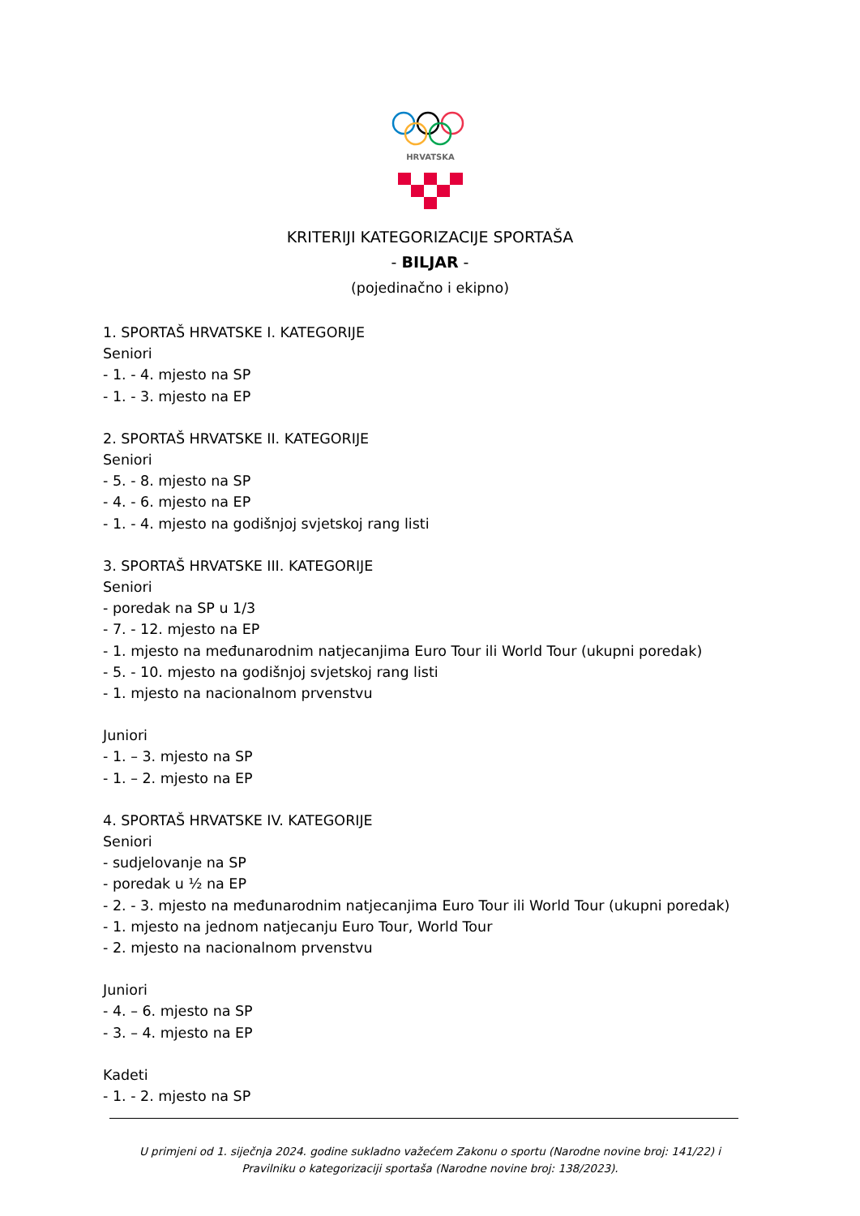HRVATSKA
KRITERIJI KATEGORIZACIJE SPORTAŠA
- BILJAR -
(pojedinačno i ekipno)
1. SPORTAŠ HRVATSKE I. KATEGORIJE
Seniori
- 1. - 4. mjesto na SP
- 1. - 3. mjesto na EP
2. SPORTAŠ HRVATSKE II. KATEGORIJE
Seniori
- 5. - 8. mjesto na SP
- 4. - 6. mjesto na EP
- 1. - 4. mjesto na godišnjoj svjetskoj rang listi
3. SPORTAŠ HRVATSKE III. KATEGORIJE
Seniori
- poredak na SP u 1/3
- 7. - 12. mjesto na EP
- 1. mjesto na međunarodnim natjecanjima Euro Tour ili World Tour (ukupni poredak)
- 5. - 10. mjesto na godišnjoj svjetskoj rang listi
- 1. mjesto na nacionalnom prvenstvu
Juniori
- 1. – 3. mjesto na SP
- 1. – 2. mjesto na EP
4. SPORTAŠ HRVATSKE IV. KATEGORIJE
Seniori
- sudjelovanje na SP
- poredak u ½ na EP
- 2. - 3. mjesto na međunarodnim natjecanjima Euro Tour ili World Tour (ukupni poredak)
- 1. mjesto na jednom natjecanju Euro Tour, World Tour
- 2. mjesto na nacionalnom prvenstvu
Juniori
- 4. – 6. mjesto na SP
- 3. – 4. mjesto na EP
Kadeti
- 1. - 2. mjesto na SP
U primjeni od 1. siječnja 2024. godine sukladno važećem Zakonu o sportu (Narodne novine broj: 141/22) i
Pravilniku o kategorizaciji sportaša (Narodne novine broj: 138/2023).